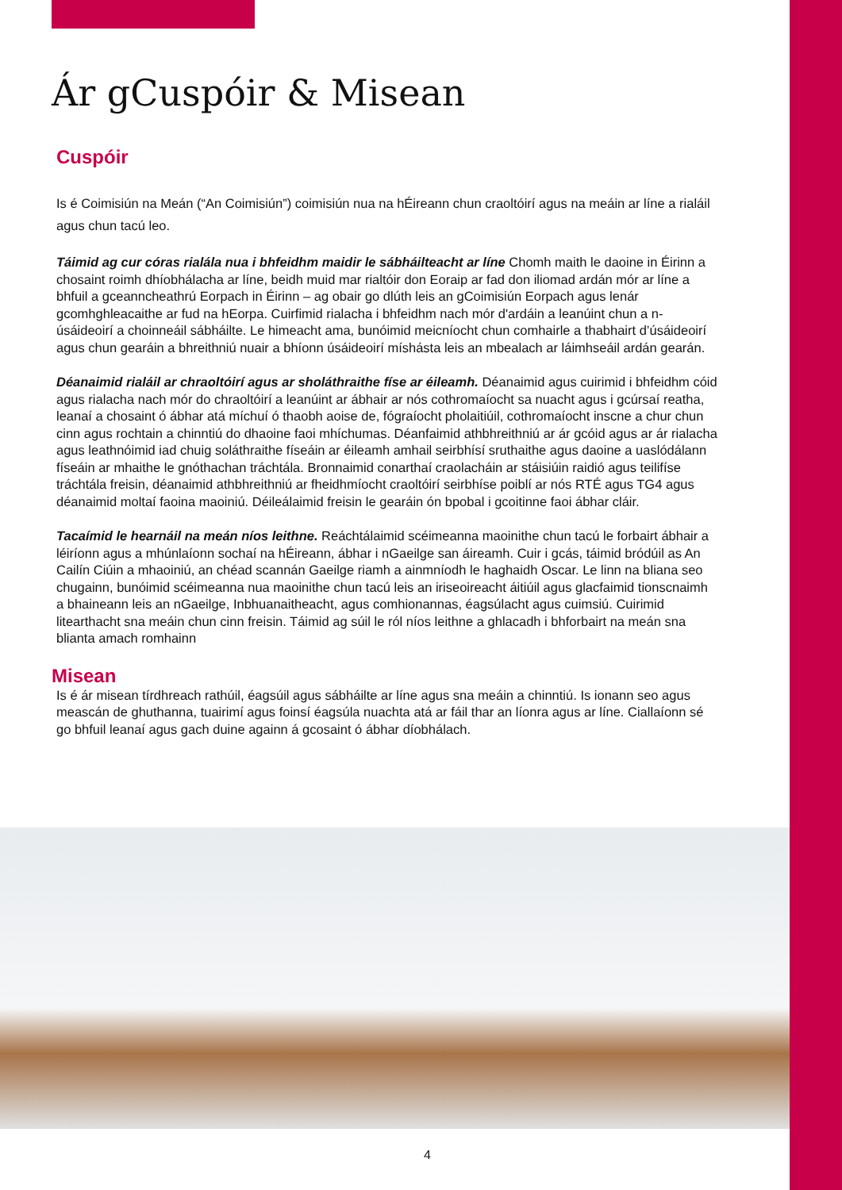Ár gCuspóir & Misean
Cuspóir
Is é Coimisiún na Meán (“An Coimisiún”) coimisiún nua na hÉireann chun craoltóirí agus na meáin ar líne a rialáil agus chun tacú leo.
Táimid ag cur córas rialála nua i bhfeidhm maidir le sábháilteacht ar líne Chomh maith le daoine in Éirinn a chosaint roimh dhíobhálacha ar líne, beidh muid mar rialtóir don Eoraip ar fad don iliomad ardán mór ar líne a bhfuil a gceanncheathrú Eorpach in Éirinn – ag obair go dlúth leis an gCoimisiún Eorpach agus lenár gcomhghleacaithe ar fud na hEorpa. Cuirfimid rialacha i bhfeidhm nach mór d'ardáin a leanúint chun a n-úsáideoirí a choinneáil sábháilte. Le himeacht ama, bunóimid meicníocht chun comhairle a thabhairt d’úsáideoirí agus chun gearáin a bhreithniú nuair a bhíonn úsáideoirí míshásta leis an mbealach ar láimhseáil ardán gearán.
Déanaimid rialáil ar chraoltóirí agus ar sholáthraithe físe ar éileamh. Déanaimid agus cuirimid i bhfeidhm cóid agus rialacha nach mór do chraoltóirí a leanúint ar ábhair ar nós cothromaíocht sa nuacht agus i gcúrsaí reatha, leanaí a chosaint ó ábhar atá míchuí ó thaobh aoise de, fógraíocht pholaitiúil, cothromaíocht inscne a chur chun cinn agus rochtain a chinntiú do dhaoine faoi mhíchumas. Déanfaimid athbhreithniú ar ár gcóid agus ar ár rialacha agus leathnóimid iad chuig soláthraithe físeáin ar éileamh amhail seirbhísí sruthaithe agus daoine a uaslódálann físeáin ar mhaithe le gnóthachan tráchtála. Bronnaimid conarthaí craolacháin ar stáisiúin raidió agus teilifíse tráchtála freisin, déanaimid athbhreithniú ar fheidhmíocht craoltóirí seirbhíse poiblí ar nós RTÉ agus TG4 agus déanaimid moltaí faoina maoiniú. Déileálaimid freisin le gearáin ón bpobal i gcoitinne faoi ábhar cláir.
Tacaímid le hearnáil na meán níos leithne. Reáchtálaimid scéimeanna maoinithe chun tacú le forbairt ábhair a léiríonn agus a mhúnlaíonn sochaí na hÉireann, ábhar i nGaeilge san áireamh. Cuir i gcás, táimid bródúil as An Cailín Ciúin a mhaoiniú, an chéad scannán Gaeilge riamh a ainmníodh le haghaidh Oscar. Le linn na bliana seo chugainn, bunóimid scéimeanna nua maoinithe chun tacú leis an iriseoireacht áitiúil agus glacfaimid tionscnaimh a bhaineann leis an nGaeilge, Inbhuanaitheacht, agus comhionannas, éagsúlacht agus cuimsiú. Cuirimid litearthacht sna meáin chun cinn freisin. Táimid ag súil le ról níos leithne a ghlacadh i bhforbairt na meán sna blianta amach romhainn
Misean
Is é ár misean tírdhreach rathúil, éagsúil agus sábháilte ar líne agus sna meáin a chinntiú. Is ionann seo agus meascán de ghuthanna, tuairimí agus foinsí éagsúla nuachta atá ar fáil thar an líonra agus ar líne. Ciallaíonn sé go bhfuil leanaí agus gach duine againn á gcosaint ó ábhar díobhálach.
4